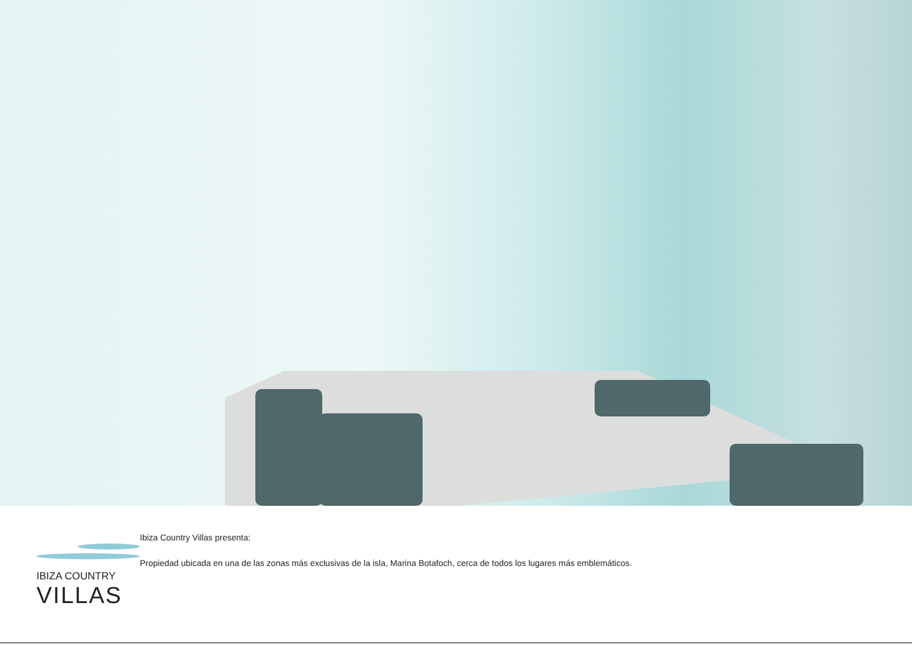IBIZA COUNTRY
VILLAS
Ibiza Country Villas presenta:
Propiedad ubicada en una de las zonas más exclusivas de la isla, Marina Botafoch, cerca de todos los lugares más emblemáticos.